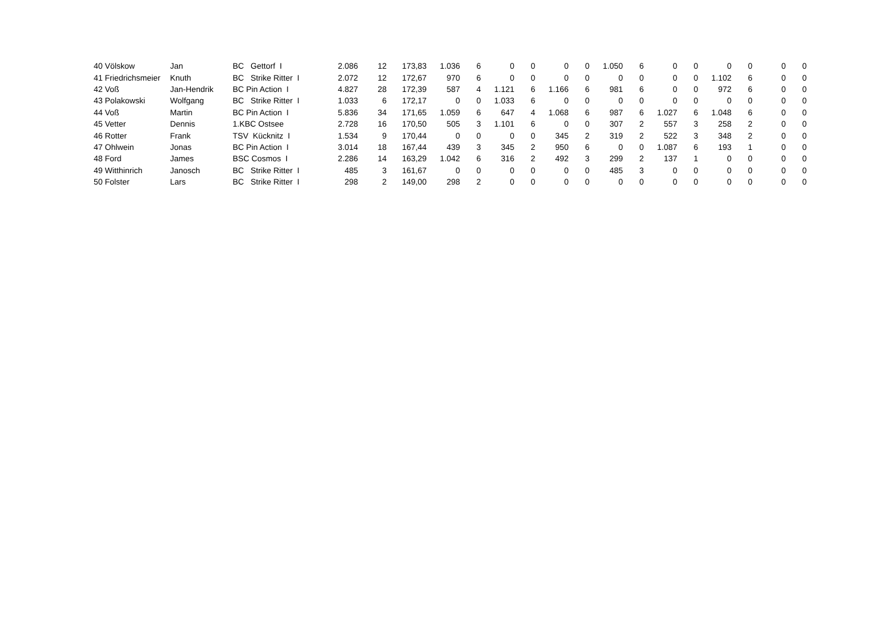| 40 | Völskow | Jan | BC Gettorf I | 2.086 | 12 | 173,83 | 1.036 | 6 | 0 | 0 | 0 | 0 | 1.050 | 6 | 0 | 0 | 0 | 0 | 0 | 0 |
| 41 | Friedrichsmeier | Knuth | BC Strike Ritter I | 2.072 | 12 | 172,67 | 970 | 6 | 0 | 0 | 0 | 0 | 0 | 0 | 0 | 0 | 1.102 | 6 | 0 | 0 |
| 42 | Voß | Jan-Hendrik | BC Pin Action I | 4.827 | 28 | 172,39 | 587 | 4 | 1.121 | 6 | 1.166 | 6 | 981 | 6 | 0 | 0 | 972 | 6 | 0 | 0 |
| 43 | Polakowski | Wolfgang | BC Strike Ritter I | 1.033 | 6 | 172,17 | 0 | 0 | 1.033 | 6 | 0 | 0 | 0 | 0 | 0 | 0 | 0 | 0 | 0 | 0 |
| 44 | Voß | Martin | BC Pin Action I | 5.836 | 34 | 171,65 | 1.059 | 6 | 647 | 4 | 1.068 | 6 | 987 | 6 | 1.027 | 6 | 1.048 | 6 | 0 | 0 |
| 45 | Vetter | Dennis | 1.KBC Ostsee | 2.728 | 16 | 170,50 | 505 | 3 | 1.101 | 6 | 0 | 0 | 307 | 2 | 557 | 3 | 258 | 2 | 0 | 0 |
| 46 | Rotter | Frank | TSV Kücknitz I | 1.534 | 9 | 170,44 | 0 | 0 | 0 | 0 | 345 | 2 | 319 | 2 | 522 | 3 | 348 | 2 | 0 | 0 |
| 47 | Ohlwein | Jonas | BC Pin Action I | 3.014 | 18 | 167,44 | 439 | 3 | 345 | 2 | 950 | 6 | 0 | 0 | 1.087 | 6 | 193 | 1 | 0 | 0 |
| 48 | Ford | James | BSC Cosmos I | 2.286 | 14 | 163,29 | 1.042 | 6 | 316 | 2 | 492 | 3 | 299 | 2 | 137 | 1 | 0 | 0 | 0 | 0 |
| 49 | Witthinrich | Janosch | BC Strike Ritter I | 485 | 3 | 161,67 | 0 | 0 | 0 | 0 | 0 | 0 | 485 | 3 | 0 | 0 | 0 | 0 | 0 | 0 |
| 50 | Folster | Lars | BC Strike Ritter I | 298 | 2 | 149,00 | 298 | 2 | 0 | 0 | 0 | 0 | 0 | 0 | 0 | 0 | 0 | 0 | 0 | 0 |